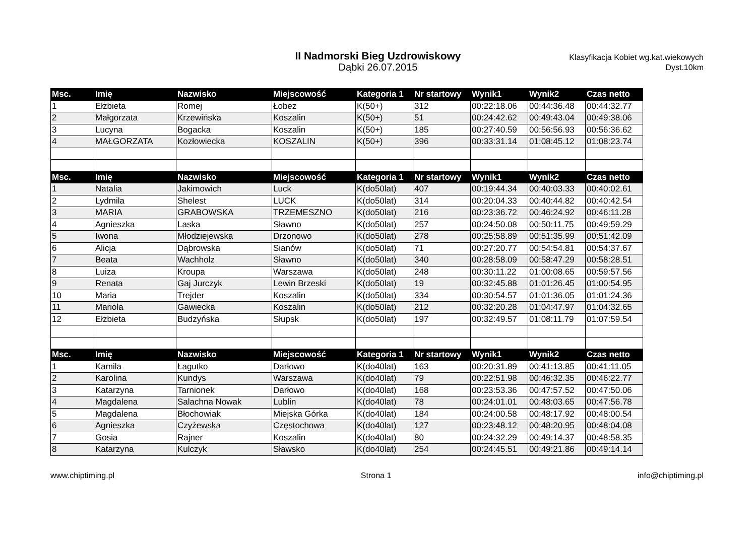II Nadmorski Bieg Uzdrowiskowy
Dąbki 26.07.2015
Klasyfikacja Kobiet wg.kat.wiekowych
Dyst.10km
| Msc. | Imię | Nazwisko | Miejscowość | Kategoria 1 | Nr startowy | Wynik1 | Wynik2 | Czas netto |
| --- | --- | --- | --- | --- | --- | --- | --- | --- |
| 1 | Ełżbieta | Romej | Łobez | K(50+) | 312 | 00:22:18.06 | 00:44:36.48 | 00:44:32.77 |
| 2 | Małgorzata | Krzewińska | Koszalin | K(50+) | 51 | 00:24:42.62 | 00:49:43.04 | 00:49:38.06 |
| 3 | Lucyna | Bogacka | Koszalin | K(50+) | 185 | 00:27:40.59 | 00:56:56.93 | 00:56:36.62 |
| 4 | MAŁGORZATA | Kozłowiecka | KOSZALIN | K(50+) | 396 | 00:33:31.14 | 01:08:45.12 | 01:08:23.74 |
| Msc. | Imię | Nazwisko | Miejscowość | Kategoria 1 | Nr startowy | Wynik1 | Wynik2 | Czas netto |
| 1 | Natalia | Jakimowich | Luck | K(do50lat) | 407 | 00:19:44.34 | 00:40:03.33 | 00:40:02.61 |
| 2 | Lydmila | Shelest | LUCK | K(do50lat) | 314 | 00:20:04.33 | 00:40:44.82 | 00:40:42.54 |
| 3 | MARIA | GRABOWSKA | TRZEMESZNO | K(do50lat) | 216 | 00:23:36.72 | 00:46:24.92 | 00:46:11.28 |
| 4 | Agnieszka | Laska | Sławno | K(do50lat) | 257 | 00:24:50.08 | 00:50:11.75 | 00:49:59.29 |
| 5 | Iwona | Młodziejewska | Drzonowo | K(do50lat) | 278 | 00:25:58.89 | 00:51:35.99 | 00:51:42.09 |
| 6 | Alicja | Dąbrowska | Sianów | K(do50lat) | 71 | 00:27:20.77 | 00:54:54.81 | 00:54:37.67 |
| 7 | Beata | Wachholz | Sławno | K(do50lat) | 340 | 00:28:58.09 | 00:58:47.29 | 00:58:28.51 |
| 8 | Luiza | Kroupa | Warszawa | K(do50lat) | 248 | 00:30:11.22 | 01:00:08.65 | 00:59:57.56 |
| 9 | Renata | Gaj Jurczyk | Lewin Brzeski | K(do50lat) | 19 | 00:32:45.88 | 01:01:26.45 | 01:00:54.95 |
| 10 | Maria | Trejder | Koszalin | K(do50lat) | 334 | 00:30:54.57 | 01:01:36.05 | 01:01:24.36 |
| 11 | Mariola | Gawiecka | Koszalin | K(do50lat) | 212 | 00:32:20.28 | 01:04:47.97 | 01:04:32.65 |
| 12 | Ełżbieta | Budzyńska | Słupsk | K(do50lat) | 197 | 00:32:49.57 | 01:08:11.79 | 01:07:59.54 |
| Msc. | Imię | Nazwisko | Miejscowość | Kategoria 1 | Nr startowy | Wynik1 | Wynik2 | Czas netto |
| 1 | Kamila | Łagutko | Darłowo | K(do40lat) | 163 | 00:20:31.89 | 00:41:13.85 | 00:41:11.05 |
| 2 | Karolina | Kundys | Warszawa | K(do40lat) | 79 | 00:22:51.98 | 00:46:32.35 | 00:46:22.77 |
| 3 | Katarzyna | Tarnionek | Darłowo | K(do40lat) | 168 | 00:23:53.36 | 00:47:57.52 | 00:47:50.06 |
| 4 | Magdalena | Salachna Nowak | Lublin | K(do40lat) | 78 | 00:24:01.01 | 00:48:03.65 | 00:47:56.78 |
| 5 | Magdalena | Błochowiak | Miejska Górka | K(do40lat) | 184 | 00:24:00.58 | 00:48:17.92 | 00:48:00.54 |
| 6 | Agnieszka | Czyżewska | Częstochowa | K(do40lat) | 127 | 00:23:48.12 | 00:48:20.95 | 00:48:04.08 |
| 7 | Gosia | Rajner | Koszalin | K(do40lat) | 80 | 00:24:32.29 | 00:49:14.37 | 00:48:58.35 |
| 8 | Katarzyna | Kulczyk | Sławsko | K(do40lat) | 254 | 00:24:45.51 | 00:49:21.86 | 00:49:14.14 |
www.chiptiming.pl Strona 1 info@chiptiming.pl